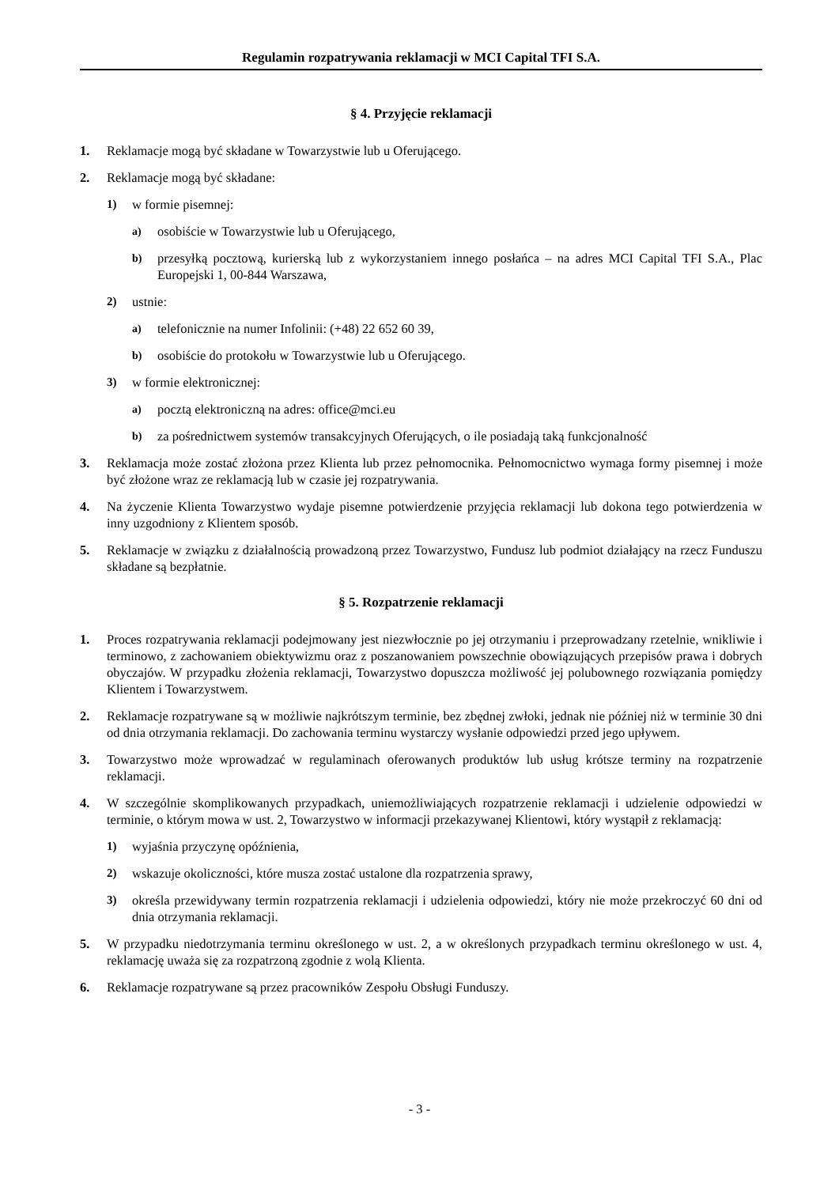Regulamin rozpatrywania reklamacji w MCI Capital TFI S.A.
§ 4. Przyjęcie reklamacji
1. Reklamacje mogą być składane w Towarzystwie lub u Oferującego.
2. Reklamacje mogą być składane:
1) w formie pisemnej:
a) osobiście w Towarzystwie lub u Oferującego,
b) przesyłką pocztową, kurierską lub z wykorzystaniem innego posłańca – na adres MCI Capital TFI S.A., Plac Europejski 1, 00-844 Warszawa,
2) ustnie:
a) telefonicznie na numer Infolinii: (+48) 22 652 60 39,
b) osobiście do protokołu w Towarzystwie lub u Oferującego.
3) w formie elektronicznej:
a) pocztą elektroniczną na adres: office@mci.eu
b) za pośrednictwem systemów transakcyjnych Oferujących, o ile posiadają taką funkcjonalność
3. Reklamacja może zostać złożona przez Klienta lub przez pełnomocnika. Pełnomocnictwo wymaga formy pisemnej i może być złożone wraz ze reklamacją lub w czasie jej rozpatrywania.
4. Na życzenie Klienta Towarzystwo wydaje pisemne potwierdzenie przyjęcia reklamacji lub dokona tego potwierdzenia w inny uzgodniony z Klientem sposób.
5. Reklamacje w związku z działalnością prowadzoną przez Towarzystwo, Fundusz lub podmiot działający na rzecz Funduszu składane są bezpłatnie.
§ 5. Rozpatrzenie reklamacji
1. Proces rozpatrywania reklamacji podejmowany jest niezwłocznie po jej otrzymaniu i przeprowadzany rzetelnie, wnikliwie i terminowo, z zachowaniem obiektywizmu oraz z poszanowaniem powszechnie obowiązujących przepisów prawa i dobrych obyczajów. W przypadku złożenia reklamacji, Towarzystwo dopuszcza możliwość jej polubownego rozwiązania pomiędzy Klientem i Towarzystwem.
2. Reklamacje rozpatrywane są w możliwie najkrótszym terminie, bez zbędnej zwłoki, jednak nie później niż w terminie 30 dni od dnia otrzymania reklamacji. Do zachowania terminu wystarczy wysłanie odpowiedzi przed jego upływem.
3. Towarzystwo może wprowadzać w regulaminach oferowanych produktów lub usług krótsze terminy na rozpatrzenie reklamacji.
4. W szczególnie skomplikowanych przypadkach, uniemożliwiających rozpatrzenie reklamacji i udzielenie odpowiedzi w terminie, o którym mowa w ust. 2, Towarzystwo w informacji przekazywanej Klientowi, który wystąpił z reklamacją:
1) wyjaśnia przyczynę opóźnienia,
2) wskazuje okoliczności, które musza zostać ustalone dla rozpatrzenia sprawy,
3) określa przewidywany termin rozpatrzenia reklamacji i udzielenia odpowiedzi, który nie może przekroczyć 60 dni od dnia otrzymania reklamacji.
5. W przypadku niedotrzymania terminu określonego w ust. 2, a w określonych przypadkach terminu określonego w ust. 4, reklamację uważa się za rozpatrzoną zgodnie z wolą Klienta.
6. Reklamacje rozpatrywane są przez pracowników Zespołu Obsługi Funduszy.
- 3 -